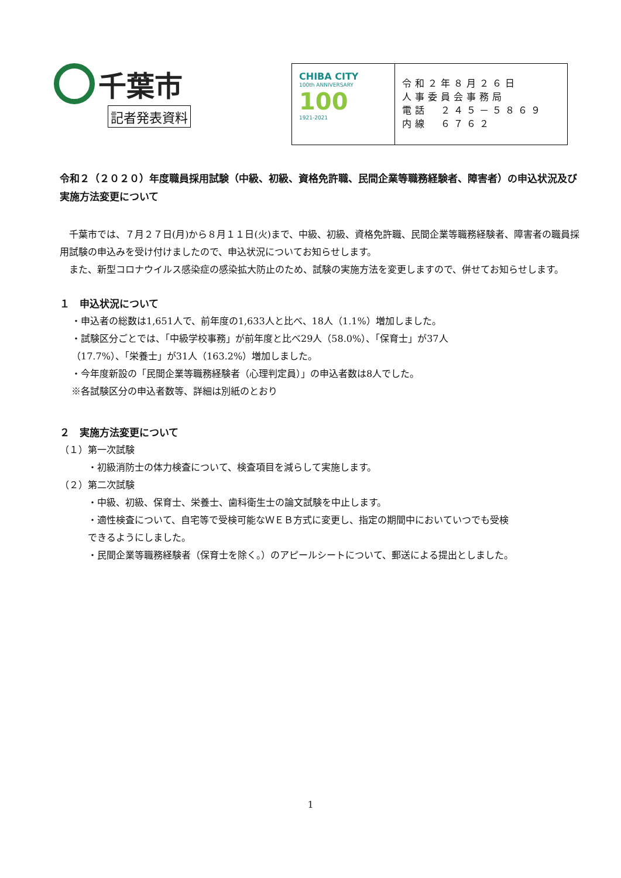千葉市
記者発表資料
CHIBA CITY
100th ANNIVERSARY
100
1921-2021
令和２年８月２６日
人事委員会事務局
電話　２４５－５８６９
内線　６７６２
令和２（２０２０）年度職員採用試験（中級、初級、資格免許職、民間企業等職務経験者、障害者）の申込状況及び実施方法変更について
千葉市では、７月２７日(月)から８月１１日(火)まで、中級、初級、資格免許職、民間企業等職務経験者、障害者の職員採用試験の申込みを受け付けましたので、申込状況についてお知らせします。
また、新型コロナウイルス感染症の感染拡大防止のため、試験の実施方法を変更しますので、併せてお知らせします。
１　申込状況について
・申込者の総数は1,651人で、前年度の1,633人と比べ、18人（1.1%）増加しました。
・試験区分ごとでは、「中級学校事務」が前年度と比べ29人（58.0%）、「保育士」が37人
（17.7%）、「栄養士」が31人（163.2%）増加しました。
・今年度新設の「民間企業等職務経験者（心理判定員）」の申込者数は8人でした。
※各試験区分の申込者数等、詳細は別紙のとおり
２　実施方法変更について
（１）第一次試験
・初級消防士の体力検査について、検査項目を減らして実施します。
（２）第二次試験
・中級、初級、保育士、栄養士、歯科衛生士の論文試験を中止します。
・適性検査について、自宅等で受検可能なＷＥＢ方式に変更し、指定の期間中においていつでも受検
できるようにしました。
・民間企業等職務経験者（保育士を除く。）のアピールシートについて、郵送による提出としました。
1